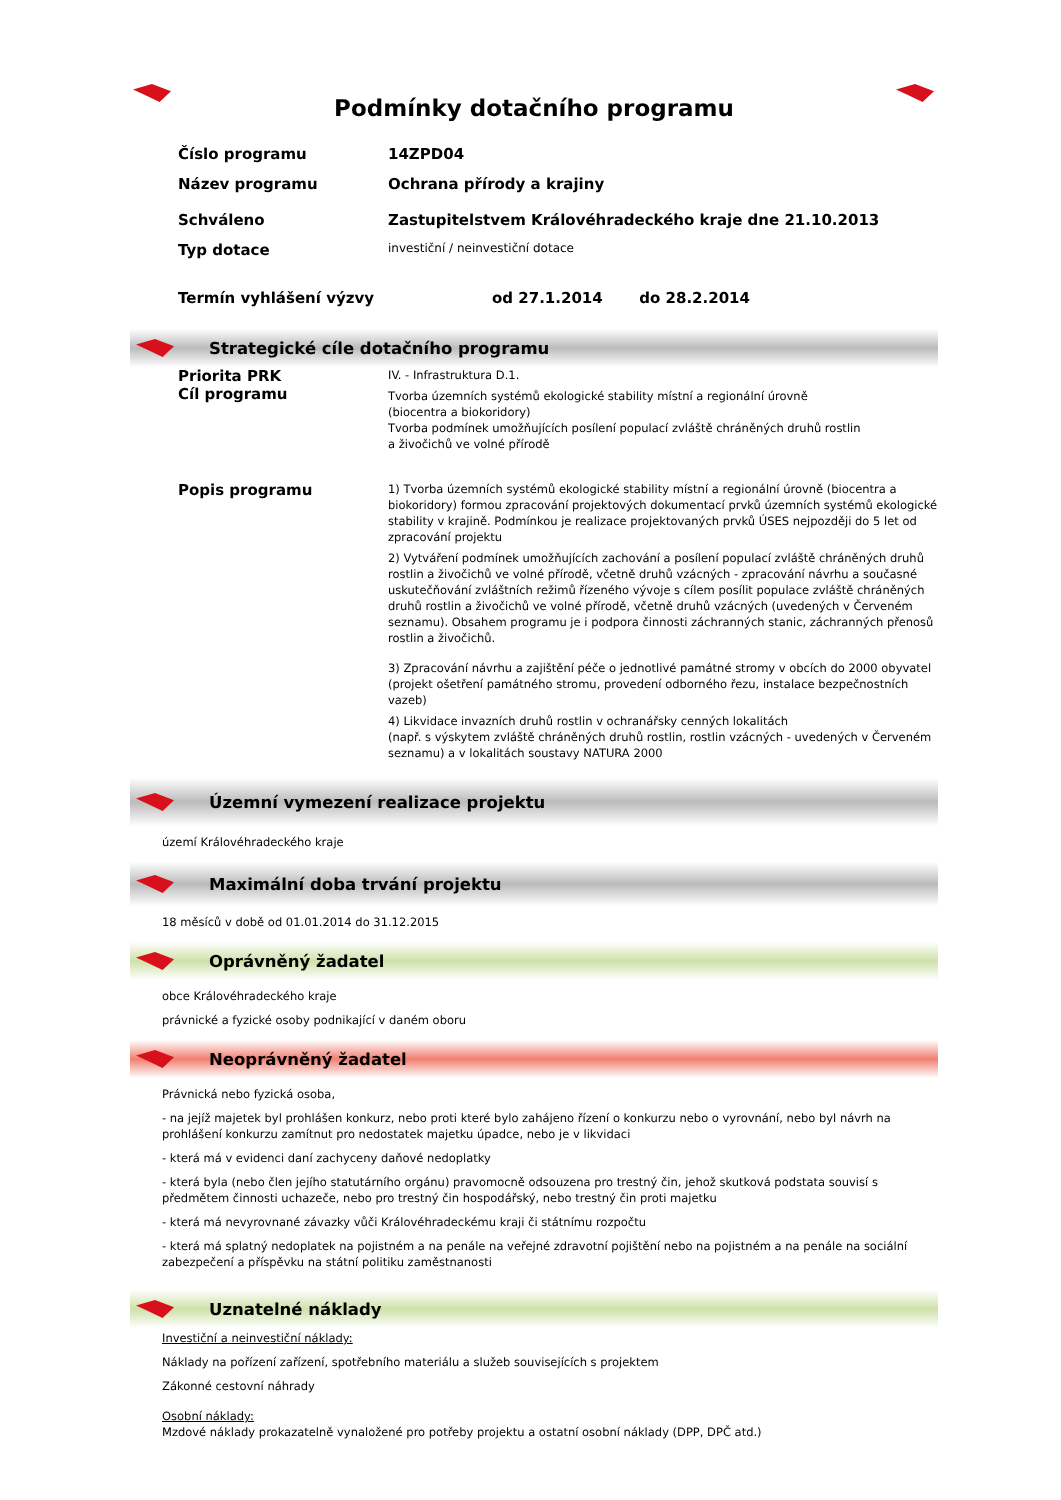Podmínky dotačního programu
Číslo programu 14ZPD04
Název programu Ochrana přírody a krajiny
Schváleno Zastupitelstvem Královéhradeckého kraje dne 21.10.2013
Typ dotace
investiční / neinvestiční dotace
Termín vyhlášení výzvy od 27.1.2014 do 28.2.2014
Strategické cíle dotačního programu
Priorita PRK
Cíl programu
IV. - Infrastruktura D.1.
Tvorba územních systémů ekologické stability místní a regionální úrovně
(biocentra a biokoridory)
Tvorba podmínek umožňujících posílení populací zvláště chráněných druhů rostlin
a živočichů ve volné přírodě
Popis programu
1) Tvorba územních systémů ekologické stability místní a regionální úrovně (biocentra a biokoridory) formou zpracování projektových dokumentací prvků územních systémů ekologické stability v krajině. Podmínkou je realizace projektovaných prvků ÚSES nejpozději do 5 let od zpracování projektu
2) Vytváření podmínek umožňujících zachování a posílení populací zvláště chráněných druhů rostlin a živočichů ve volné přírodě, včetně druhů vzácných - zpracování návrhu a současné uskutečňování zvláštních režimů řízeného vývoje s cílem posílit populace zvláště chráněných druhů rostlin a živočichů ve volné přírodě, včetně druhů vzácných (uvedených v Červeném seznamu). Obsahem programu je i podpora činnosti záchranných stanic, záchranných přenosů rostlin a živočichů.
3) Zpracování návrhu a zajištění péče o jednotlivé památné stromy v obcích do 2000 obyvatel (projekt ošetření památného stromu, provedení odborného řezu, instalace bezpečnostních vazeb)
4) Likvidace invazních druhů rostlin v ochranářsky cenných lokalitách
(např. s výskytem zvláště chráněných druhů rostlin, rostlin vzácných - uvedených v Červeném seznamu) a v lokalitách soustavy NATURA 2000
Územní vymezení realizace projektu
území Královéhradeckého kraje
Maximální doba trvání projektu
18 měsíců v době od 01.01.2014 do 31.12.2015
Oprávněný žadatel
obce Královéhradeckého kraje
právnické a fyzické osoby podnikající v daném oboru
Neoprávněný žadatel
Právnická nebo fyzická osoba,
- na jejíž majetek byl prohlášen konkurz, nebo proti které bylo zahájeno řízení o konkurzu nebo o vyrovnání, nebo byl návrh na prohlášení konkurzu zamítnut pro nedostatek majetku úpadce, nebo je v likvidaci
- která má v evidenci daní zachyceny daňové nedoplatky
- která byla (nebo člen jejího statutárního orgánu) pravomocně odsouzena pro trestný čin, jehož skutková podstata souvisí s předmětem činnosti uchazeče, nebo pro trestný čin hospodářský, nebo trestný čin proti majetku
- která má nevyrovnané závazky vůči Královéhradeckému kraji či státnímu rozpočtu
- která má splatný nedoplatek na pojistném a na penále na veřejné zdravotní pojištění nebo na pojistném a na penále na sociální zabezpečení a příspěvku na státní politiku zaměstnanosti
Uznatelné náklady
Investiční a neinvestiční náklady:
Náklady na pořízení zařízení, spotřebního materiálu a služeb souvisejících s projektem
Zákonné cestovní náhrady
Osobní náklady:
Mzdové náklady prokazatelně vynaložené pro potřeby projektu a ostatní osobní náklady (DPP, DPČ atd.)